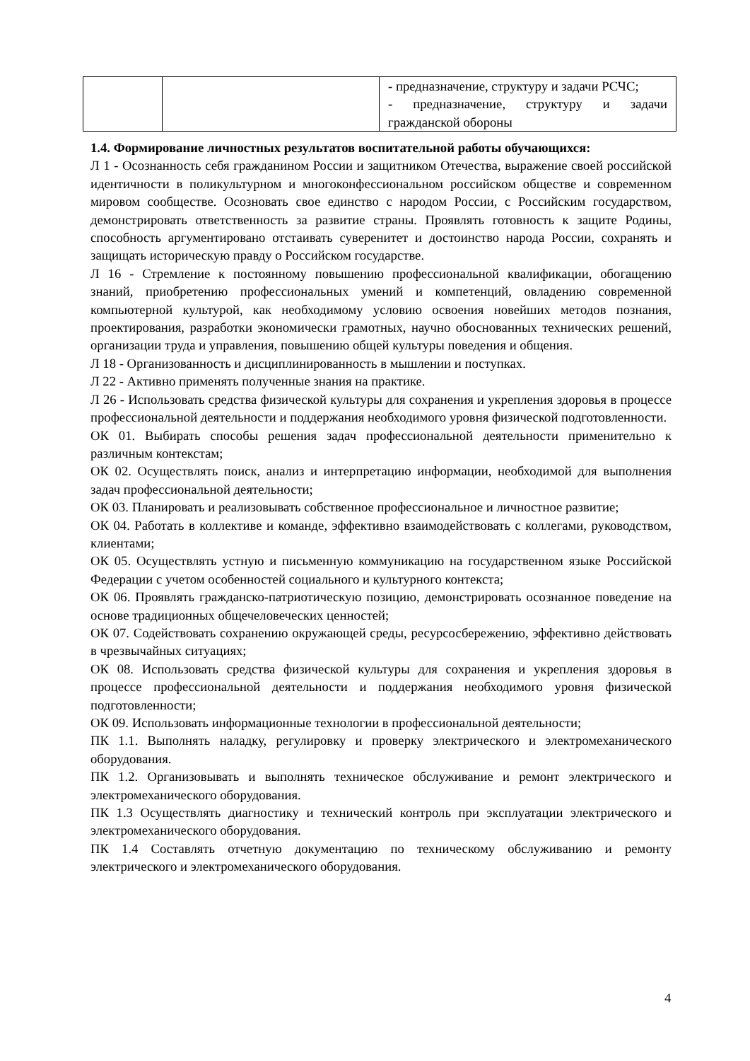| | | - предназначение, структуру и задачи РСЧС; - предназначение, структуру и задачи гражданской обороны |
1.4. Формирование личностных результатов воспитательной работы обучающихся:
Л 1 - Осознанность себя гражданином России и защитником Отечества, выражение своей российской идентичности в поликультурном и многоконфессиональном российском обществе и современном мировом сообществе. Осозновать свое единство с народом России, с Российским государством, демонстрировать ответственность за развитие страны. Проявлять готовность к защите Родины, способность аргументировано отстаивать суверенитет и достоинство народа России, сохранять и защищать историческую правду о Российском государстве.
Л 16 - Стремление к постоянному повышению профессиональной квалификации, обогащению знаний, приобретению профессиональных умений и компетенций, овладению современной компьютерной культурой, как необходимому условию освоения новейших методов познания, проектирования, разработки экономически грамотных, научно обоснованных технических решений, организации труда и управления, повышению общей культуры поведения и общения.
Л 18 - Организованность и дисциплинированность в мышлении и поступках.
Л 22 - Активно применять полученные знания на практике.
Л 26 - Использовать средства физической культуры для сохранения и укрепления здоровья в процессе профессиональной деятельности и поддержания необходимого уровня физической подготовленности.
ОК 01. Выбирать способы решения задач профессиональной деятельности применительно к различным контекстам;
ОК 02. Осуществлять поиск, анализ и интерпретацию информации, необходимой для выполнения задач профессиональной деятельности;
ОК 03. Планировать и реализовывать собственное профессиональное и личностное развитие;
ОК 04. Работать в коллективе и команде, эффективно взаимодействовать с коллегами, руководством, клиентами;
ОК 05. Осуществлять устную и письменную коммуникацию на государственном языке Российской Федерации с учетом особенностей социального и культурного контекста;
ОК 06. Проявлять гражданско-патриотическую позицию, демонстрировать осознанное поведение на основе традиционных общечеловеческих ценностей;
ОК 07. Содействовать сохранению окружающей среды, ресурсосбережению, эффективно действовать в чрезвычайных ситуациях;
ОК 08. Использовать средства физической культуры для сохранения и укрепления здоровья в процессе профессиональной деятельности и поддержания необходимого уровня физической подготовленности;
ОК 09. Использовать информационные технологии в профессиональной деятельности;
ПК 1.1. Выполнять наладку, регулировку и проверку электрического и электромеханического оборудования.
ПК 1.2. Организовывать и выполнять техническое обслуживание и ремонт электрического и электромеханического оборудования.
ПК 1.3 Осуществлять диагностику и технический контроль при эксплуатации электрического и электромеханического оборудования.
ПК 1.4 Составлять отчетную документацию по техническому обслуживанию и ремонту электрического и электромеханического оборудования.
4